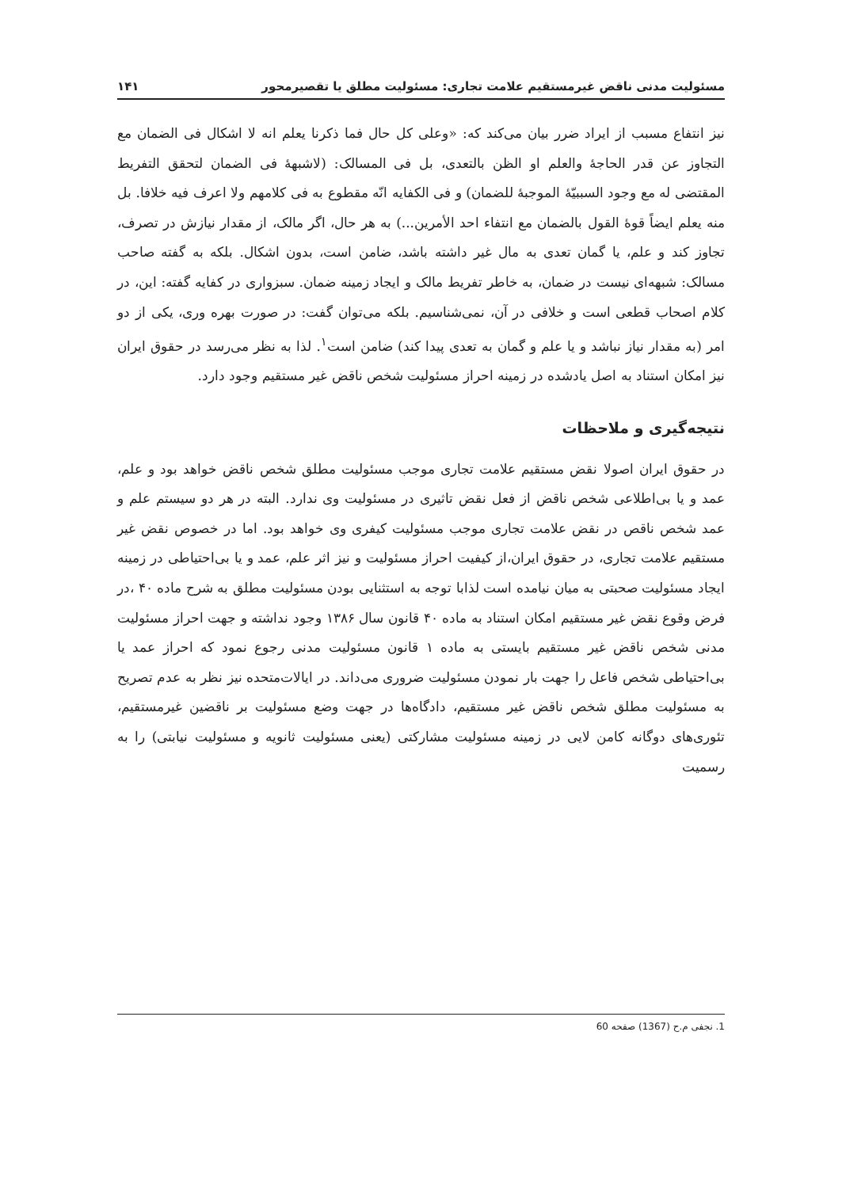مسئولیت مدنی ناقض غیرمستقیم علامت تجاری: مسئولیت مطلق یا تقصیرمحور ۱۴۱
نیز انتفاع مسبب از ایراد ضرر بیان می‌کند که: «وعلی کل حال فما ذکرنا یعلم انه لا اشکال فی الضمان مع التجاوز عن قدر الحاجهٔ والعلم او الظن بالتعدی، بل فی المسالک: (لاشبههٔ فی الضمان لتحقق التفریط المقتضی له مع وجود السببیّهٔ الموجبهٔ للضمان) و فی الکفایه انّه مقطوع به فی کلامهم ولا اعرف فیه خلافا. بل منه یعلم ایضاً قوهٔ القول بالضمان مع انتفاء احد الأمرین...) به هر حال، اگر مالک، از مقدار نیازش در تصرف، تجاوز کند و علم، یا گمان تعدی به مال غیر داشته باشد، ضامن است، بدون اشکال. بلکه به گفته صاحب مسالک: شبهه‌ای نیست در ضمان، به خاطر تفریط مالک و ایجاد زمینه ضمان. سبزواری در کفایه گفته: این، در کلام اصحاب قطعی است و خلافی در آن، نمی‌شناسیم. بلکه می‌توان گفت: در صورت بهره وری، یکی از دو امر (به مقدار نیاز نباشد و یا علم و گمان به تعدی پیدا کند) ضامن است<sup>۱</sup>. لذا به نظر می‌رسد در حقوق ایران نیز امکان استناد به اصل یادشده در زمینه احراز مسئولیت شخص ناقض غیر مستقیم وجود دارد.
نتیجه‌گیری و ملاحظات
در حقوق ایران اصولا نقض مستقیم علامت تجاری موجب مسئولیت مطلق شخص ناقض خواهد بود و علم، عمد و یا بی‌اطلاعی شخص ناقض از فعل نقض تاثیری در مسئولیت وی ندارد. البته در هر دو سیستم علم و عمد شخص ناقص در نقض علامت تجاری موجب مسئولیت کیفری وی خواهد بود. اما در خصوص نقض غیر مستقیم علامت تجاری، در حقوق ایران،از کیفیت احراز مسئولیت و نیز اثر علم، عمد و یا بی‌احتیاطی در زمینه ایجاد مسئولیت صحبتی به میان نیامده است لذابا توجه به استثنایی بودن مسئولیت مطلق به شرح ماده ۴۰ ،در فرض وقوع نقض غیر مستقیم امکان استناد به ماده ۴۰ قانون سال ۱۳۸۶ وجود نداشته و جهت احراز مسئولیت مدنی شخص ناقض غیر مستقیم بایستی به ماده ۱ قانون مسئولیت مدنی رجوع نمود که احراز عمد یا بی‌احتیاطی شخص فاعل را جهت بار نمودن مسئولیت ضروری می‌داند. در ایالات‌متحده نیز نظر به عدم تصریح به مسئولیت مطلق شخص ناقض غیر مستقیم، دادگاه‌ها در جهت وضع مسئولیت بر ناقضین غیرمستقیم، تئوری‌های دوگانه کامن لایی در زمینه مسئولیت مشارکتی (یعنی مسئولیت ثانویه و مسئولیت نیابتی) را به رسمیت
1. نجفی م.ح (1367) صفحه 60